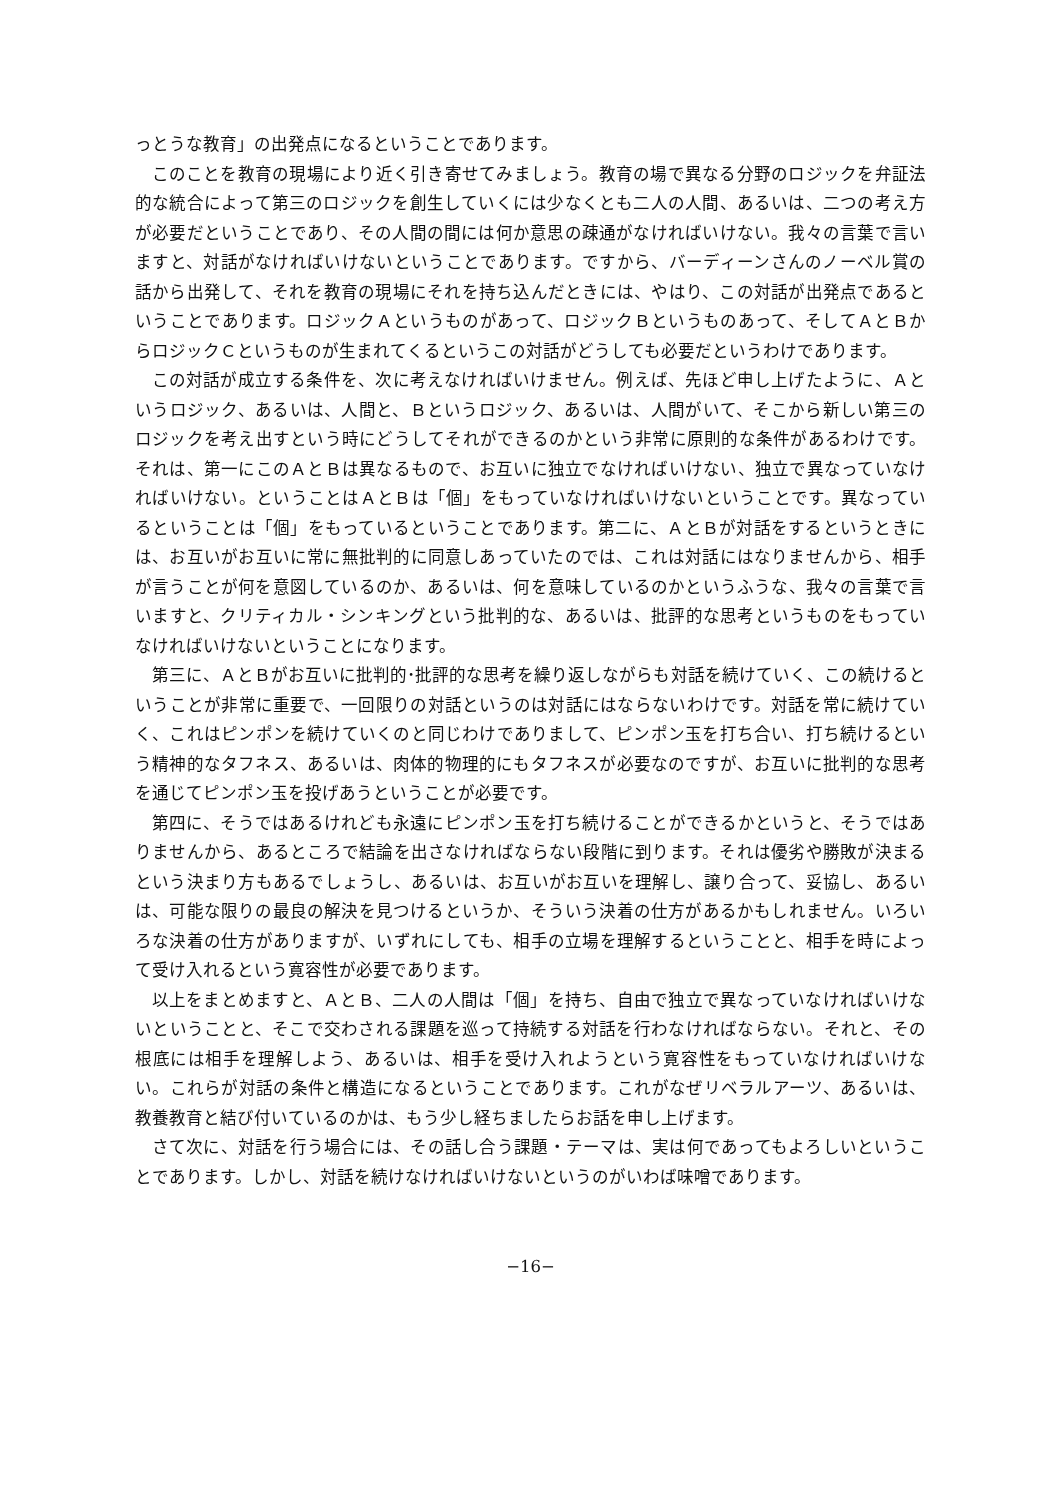っとうな教育」の出発点になるということであります。
このことを教育の現場により近く引き寄せてみましょう。教育の場で異なる分野のロジックを弁証法的な統合によって第三のロジックを創生していくには少なくとも二人の人間、あるいは、二つの考え方が必要だということであり、その人間の間には何か意思の疎通がなければいけない。我々の言葉で言いますと、対話がなければいけないということであります。ですから、バーディーンさんのノーベル賞の話から出発して、それを教育の現場にそれを持ち込んだときには、やはり、この対話が出発点であるということであります。ロジックＡというものがあって、ロジックＢというものあって、そしてＡとＢからロジックＣというものが生まれてくるというこの対話がどうしても必要だというわけであります。
この対話が成立する条件を、次に考えなければいけません。例えば、先ほど申し上げたように、Ａというロジック、あるいは、人間と、Ｂというロジック、あるいは、人間がいて、そこから新しい第三のロジックを考え出すという時にどうしてそれができるのかという非常に原則的な条件があるわけです。それは、第一にこのＡとＢは異なるもので、お互いに独立でなければいけない、独立で異なっていなければいけない。ということはＡとＢは「個」をもっていなければいけないということです。異なっているということは「個」をもっているということであります。第二に、ＡとＢが対話をするというときには、お互いがお互いに常に無批判的に同意しあっていたのでは、これは対話にはなりませんから、相手が言うことが何を意図しているのか、あるいは、何を意味しているのかというふうな、我々の言葉で言いますと、クリティカル・シンキングという批判的な、あるいは、批評的な思考というものをもっていなければいけないということになります。
第三に、ＡとＢがお互いに批判的･批評的な思考を繰り返しながらも対話を続けていく、この続けるということが非常に重要で、一回限りの対話というのは対話にはならないわけです。対話を常に続けていく、これはピンポンを続けていくのと同じわけでありまして、ピンポン玉を打ち合い、打ち続けるという精神的なタフネス、あるいは、肉体的物理的にもタフネスが必要なのですが、お互いに批判的な思考を通じてピンポン玉を投げあうということが必要です。
第四に、そうではあるけれども永遠にピンポン玉を打ち続けることができるかというと、そうではありませんから、あるところで結論を出さなければならない段階に到ります。それは優劣や勝敗が決まるという決まり方もあるでしょうし、あるいは、お互いがお互いを理解し、譲り合って、妥協し、あるいは、可能な限りの最良の解決を見つけるというか、そういう決着の仕方があるかもしれません。いろいろな決着の仕方がありますが、いずれにしても、相手の立場を理解するということと、相手を時によって受け入れるという寛容性が必要であります。
以上をまとめますと、ＡとＢ、二人の人間は「個」を持ち、自由で独立で異なっていなければいけないということと、そこで交わされる課題を巡って持続する対話を行わなければならない。それと、その根底には相手を理解しよう、あるいは、相手を受け入れようという寛容性をもっていなければいけない。これらが対話の条件と構造になるということであります。これがなぜリベラルアーツ、あるいは、教養教育と結び付いているのかは、もう少し経ちましたらお話を申し上げます。
さて次に、対話を行う場合には、その話し合う課題・テーマは、実は何であってもよろしいということであります。しかし、対話を続けなければいけないというのがいわば味噌であります。
−16−